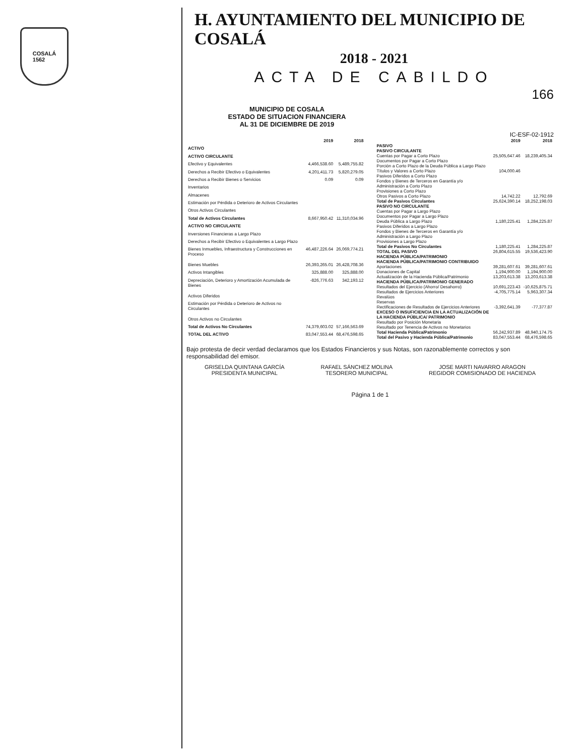COSALÁ
1562
H. AYUNTAMIENTO DEL MUNICIPIO DE COSALÁ
2018 - 2021
ACTA DE CABILDO
166
MUNICIPIO DE COSALA
ESTADO DE SITUACION FINANCIERA
AL 31 DE DICIEMBRE DE 2019
IC-ESF-02-1912
| | 2019 | 2018 |
| --- | --- | --- |
| ACTIVO | | |
| ACTIVO CIRCULANTE | | |
| Efectivo y Equivalentes | 4,466,538.60 | 5,489,755.82 |
| Derechos a Recibir Efectivo o Equivalentes | 4,201,411.73 | 5,820,279.05 |
| Derechos a Recibir Bienes o Servicios | 0.09 | 0.09 |
| Inventarios | | |
| Almacenes | | |
| Estimación por Pérdida o Deterioro de Activos Circulantes | | |
| Otros Activos Circulantes | | |
| Total de Activos Circulantes | 8,667,950.42 | 11,310,034.96 |
| ACTIVO NO CIRCULANTE | | |
| Inversiones Financieras a Largo Plazo | | |
| Derechos a Recibir Efectivo o Equivalentes a Largo Plazo | | |
| Bienes Inmuebles, Infraestructura y Construcciones en Proceso | 46,487,226.64 | 26,069,774.21 |
| Bienes Muebles | 26,393,265.01 | 26,428,708.36 |
| Activos Intangibles | 325,888.00 | 325,888.00 |
| Depreciación, Deterioro y Amortización Acumulada de Bienes | -826,776.63 | 342,193.12 |
| Activos Diferidos | | |
| Estimación por Pérdida o Deterioro de Activos no Circulantes | | |
| Otros Activos no Circulantes | | |
| Total de Activos No Circulantes | 74,379,603.02 | 57,166,563.69 |
| TOTAL DEL ACTIVO | 83,047,553.44 | 68,476,598.65 |
| | 2019 | 2018 |
| --- | --- | --- |
| PASIVO | | |
| PASIVO CIRCULANTE | | |
| Cuentas por Pagar a Corto Plazo | 25,505,647.46 | 18,239,405.34 |
| Documentos por Pagar a Corto Plazo | | |
| Porción a Corto Plazo de la Deuda Pública a Largo Plazo | | |
| Títulos y Valores a Corto Plazo | 104,000.46 | |
| Pasivos Diferidos a Corto Plazo | | |
| Fondos y Bienes de Terceros en Garantía y/o Administración a Corto Plazo | | |
| Provisiones a Corto Plazo | | |
| Otros Pasivos a Corto Plazo | 14,742.22 | 12,792.69 |
| Total de Pasivos Circulantes | 25,624,390.14 | 18,252,198.03 |
| PASIVO NO CIRCULANTE | | |
| Cuentas por Pagar a Largo Plazo | | |
| Documentos por Pagar a Largo Plazo | | |
| Deuda Pública a Largo Plazo | 1,180,225.41 | 1,284,225.87 |
| Pasivos Diferidos a Largo Plazo | | |
| Fondos y Bienes de Terceros en Garantía y/o Administración a Largo Plazo | | |
| Provisiones a Largo Plazo | | |
| Total de Pasivos No Circulantes | 1,180,225.41 | 1,284,225.87 |
| TOTAL DEL PASIVO | 26,804,615.55 | 19,536,423.90 |
| HACIENDA PÚBLICA/PATRIMONIO | | |
| HACIENDA PÚBLICA/PATRIMONIO CONTRIBUIDO | | |
| Aportaciones | 39,281,607.61 | 39,281,607.61 |
| Donaciones de Capital | 1,194,900.00 | 1,194,900.00 |
| Actualización de la Hacienda Pública/Patrimonio | 13,203,613.38 | 13,203,613.38 |
| HACIENDA PÚBLICA/PATRIMONIO GENERADO | | |
| Resultados del Ejercicio (Ahorro/ Desahorro) | 10,691,223.43 | -10,625,875.71 |
| Resultados de Ejercicios Anteriores | -4,705,775.14 | 5,963,307.34 |
| Revalúos | | |
| Reservas | | |
| Rectificaciones de Resultados de Ejercicios Anteriores | -3,392,641.39 | -77,377.87 |
| EXCESO O INSUFICIENCIA EN LA ACTUALIZACIÓN DE LA HACIENDA PÚBLICA/ PATRIMONIO | | |
| Resultado por Posición Monetaria | | |
| Resultado por Tenencia de Activos no Monetarios | | |
| Total Hacienda Pública/Patrimonio | 56,242,937.89 | 48,940,174.75 |
| Total del Pasivo y Hacienda Pública/Patrimonio | 83,047,553.44 | 68,476,598.65 |
Bajo protesta de decir verdad declaramos que los Estados Financieros y sus Notas, son razonablemente correctos y son responsabilidad del emisor.
GRISELDA QUINTANA GARCÍA
PRESIDENTA MUNICIPAL
RAFAEL SÁNCHEZ MOLINA
TESORERO MUNICIPAL
JOSE MARTI NAVARRO ARAGON
REGIDOR COMISIONADO DE HACIENDA
Página 1 de 1